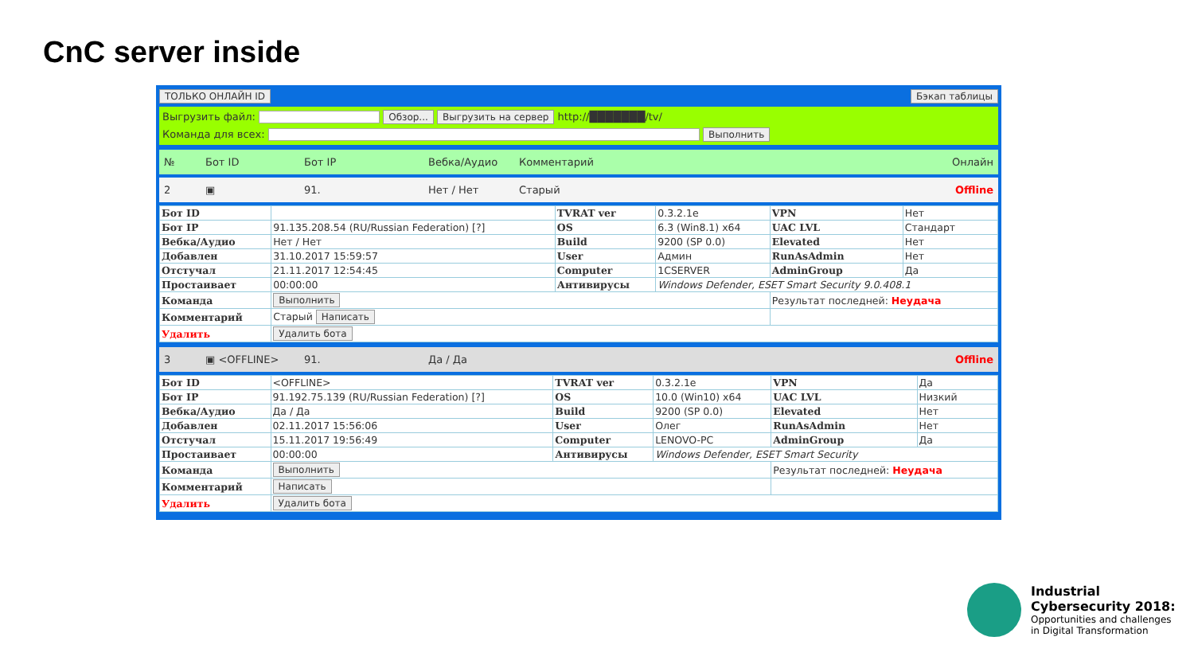CnC server inside
ТОЛЬКО ОНЛАЙН ID Бэкап таблицы
Выгрузить файл: Обзор... Выгрузить на сервер http://███████/tv/
Команда для всех: Выполнить
№ Бот ID Бот IP Вебка/Аудио Комментарий Онлайн
2 ▣ 91. Нет / Нет Старый Offline
| Бот ID | | TVRAT ver | 0.3.2.1e | VPN | Нет |
| Бот IP | 91.135.208.54 (RU/Russian Federation) [?] | OS | 6.3 (Win8.1) x64 | UAC LVL | Стандарт |
| Вебка/Аудио | Нет / Нет | Build | 9200 (SP 0.0) | Elevated | Нет |
| Добавлен | 31.10.2017 15:59:57 | User | Админ | RunAsAdmin | Нет |
| Отстучал | 21.11.2017 12:54:45 | Computer | 1CSERVER | AdminGroup | Да |
| Простаивает | 00:00:00 | Антивирусы | Windows Defender, ESET Smart Security 9.0.408.1 | | |
| Команда | Выполнить | | | Результат последней: Неудача | |
| Комментарий | Старый Написать | | | | |
| Удалить | Удалить бота | | | | |
3 ▣ <OFFLINE> 91. Да / Да Offline
| Бот ID | <OFFLINE> | TVRAT ver | 0.3.2.1e | VPN | Да |
| Бот IP | 91.192.75.139 (RU/Russian Federation) [?] | OS | 10.0 (Win10) x64 | UAC LVL | Низкий |
| Вебка/Аудио | Да / Да | Build | 9200 (SP 0.0) | Elevated | Нет |
| Добавлен | 02.11.2017 15:56:06 | User | Олег | RunAsAdmin | Нет |
| Отстучал | 15.11.2017 19:56:49 | Computer | LENOVO-PC | AdminGroup | Да |
| Простаивает | 00:00:00 | Антивирусы | Windows Defender, ESET Smart Security | | |
| Команда | Выполнить | | | Результат последней: Неудача | |
| Комментарий | Написать | | | | |
| Удалить | Удалить бота | | | | |
Industrial
Cybersecurity 2018:
Opportunities and challenges
in Digital Transformation